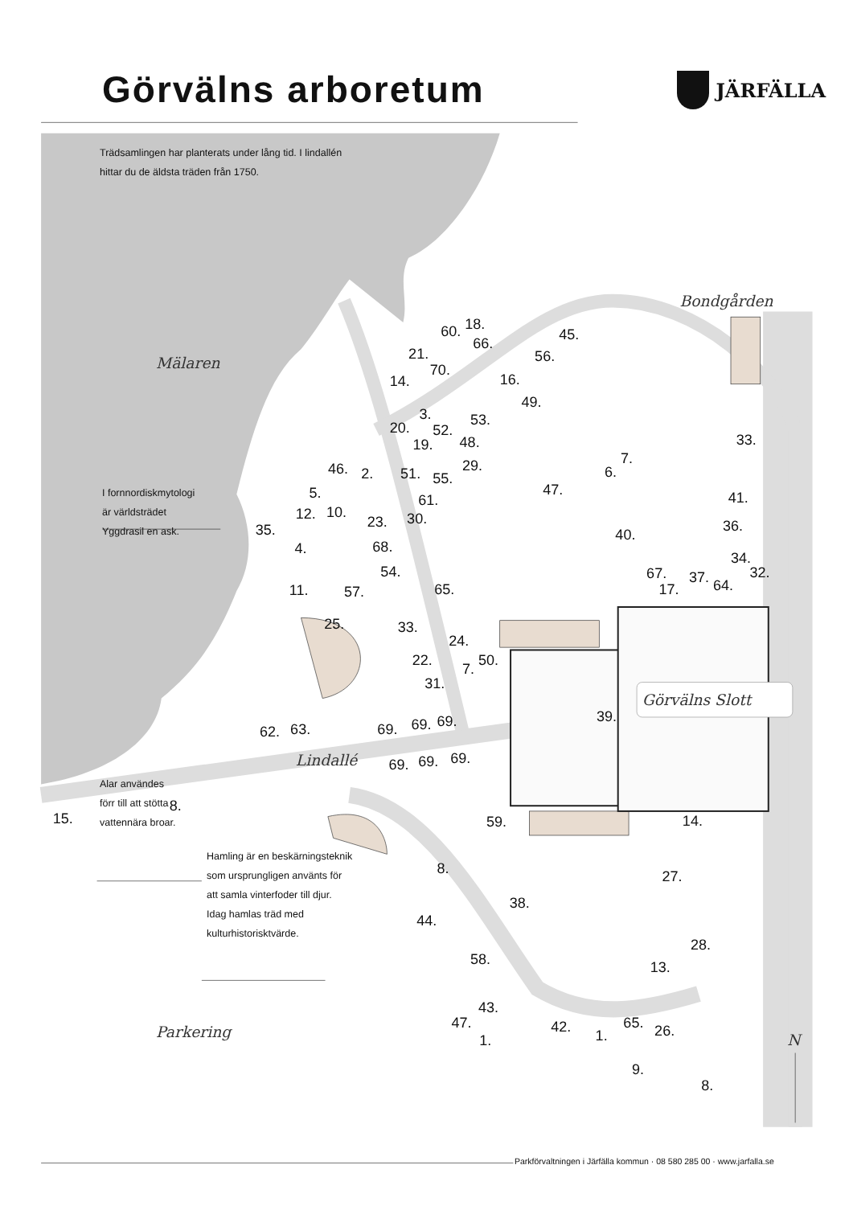Bondgården
Mälaren
Görvälns Slott
Lindallé
Parkering
N
18.
60.
45.
66.
21.
56.
70.
14.
16.
49.
3.
53.
20.
52.
33.
19.
48.
7.
46.
2.
29.
6.
51.
55.
47.
5.
41.
61.
12.
10.
23.
30.
36.
35.
40.
4.
68.
34.
54.
67.
32.
37.
64.
11.
17.
57.
65.
25.
33.
24.
22.
50.
7.
31.
39.
63.
62.
69.
69.
69.
69.
69.
69.
8.
15.
59.
14.
8.
27.
38.
44.
28.
58.
13.
43.
47.
65.
42.
26.
1.
1.
9.
8.
Görvälns arboretum
JÄRFÄLLA
Trädsamlingen har planterats under lång tid. I lindallén
hittar du de äldsta träden från 1750.
I fornnordiskmytologi
är världsträdet
Yggdrasil en ask.
Alar användes
förr till att stötta
vattennära broar.
Hamling är en beskärningsteknik
som ursprungligen använts för
att samla vinterfoder till djur.
Idag hamlas träd med
kulturhistorisktvärde.
Parkförvaltningen i Järfälla kommun · 08 580 285 00 · www.jarfalla.se